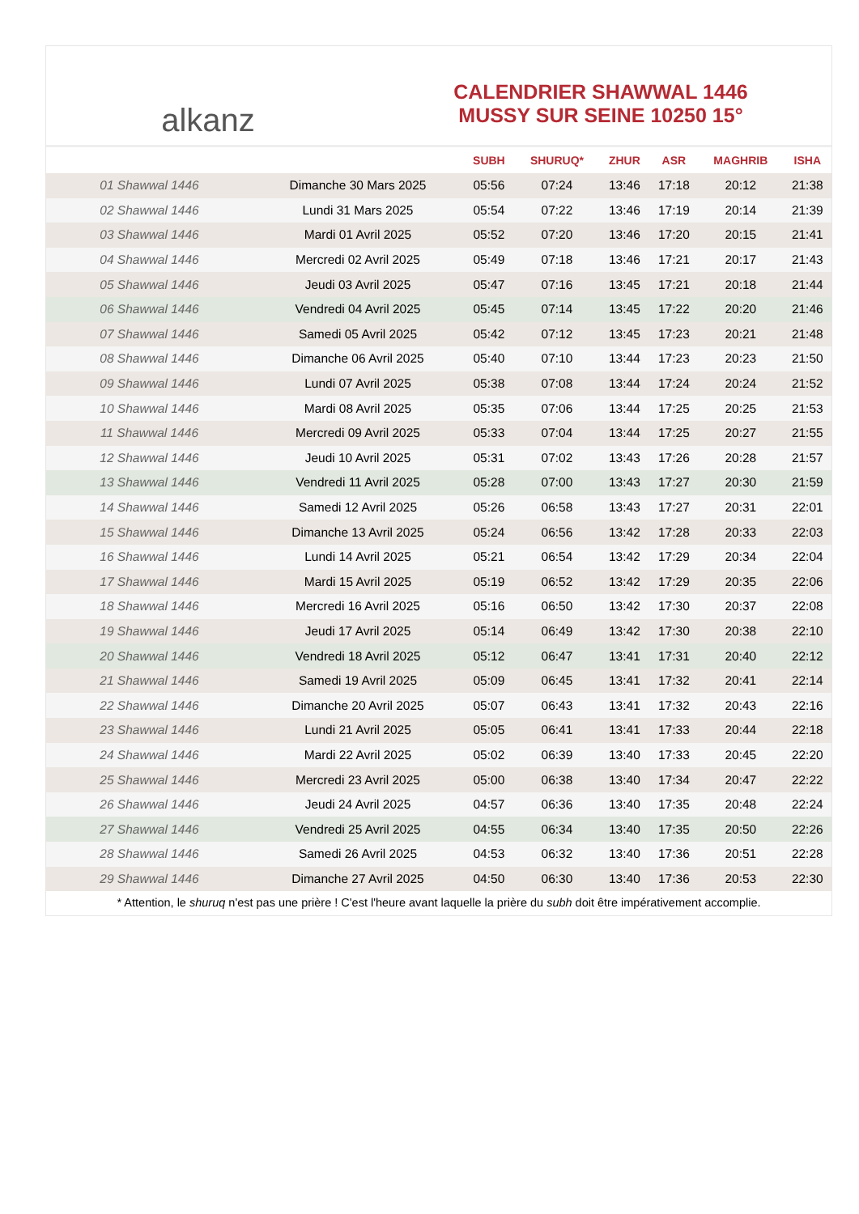alkanz
CALENDRIER SHAWWAL 1446
MUSSY SUR SEINE 10250 15°
| | | SUBH | SHURUQ* | ZHUR | ASR | MAGHRIB | ISHA |
| --- | --- | --- | --- | --- | --- | --- | --- |
| 01 Shawwal 1446 | Dimanche 30 Mars 2025 | 05:56 | 07:24 | 13:46 | 17:18 | 20:12 | 21:38 |
| 02 Shawwal 1446 | Lundi 31 Mars 2025 | 05:54 | 07:22 | 13:46 | 17:19 | 20:14 | 21:39 |
| 03 Shawwal 1446 | Mardi 01 Avril 2025 | 05:52 | 07:20 | 13:46 | 17:20 | 20:15 | 21:41 |
| 04 Shawwal 1446 | Mercredi 02 Avril 2025 | 05:49 | 07:18 | 13:46 | 17:21 | 20:17 | 21:43 |
| 05 Shawwal 1446 | Jeudi 03 Avril 2025 | 05:47 | 07:16 | 13:45 | 17:21 | 20:18 | 21:44 |
| 06 Shawwal 1446 | Vendredi 04 Avril 2025 | 05:45 | 07:14 | 13:45 | 17:22 | 20:20 | 21:46 |
| 07 Shawwal 1446 | Samedi 05 Avril 2025 | 05:42 | 07:12 | 13:45 | 17:23 | 20:21 | 21:48 |
| 08 Shawwal 1446 | Dimanche 06 Avril 2025 | 05:40 | 07:10 | 13:44 | 17:23 | 20:23 | 21:50 |
| 09 Shawwal 1446 | Lundi 07 Avril 2025 | 05:38 | 07:08 | 13:44 | 17:24 | 20:24 | 21:52 |
| 10 Shawwal 1446 | Mardi 08 Avril 2025 | 05:35 | 07:06 | 13:44 | 17:25 | 20:25 | 21:53 |
| 11 Shawwal 1446 | Mercredi 09 Avril 2025 | 05:33 | 07:04 | 13:44 | 17:25 | 20:27 | 21:55 |
| 12 Shawwal 1446 | Jeudi 10 Avril 2025 | 05:31 | 07:02 | 13:43 | 17:26 | 20:28 | 21:57 |
| 13 Shawwal 1446 | Vendredi 11 Avril 2025 | 05:28 | 07:00 | 13:43 | 17:27 | 20:30 | 21:59 |
| 14 Shawwal 1446 | Samedi 12 Avril 2025 | 05:26 | 06:58 | 13:43 | 17:27 | 20:31 | 22:01 |
| 15 Shawwal 1446 | Dimanche 13 Avril 2025 | 05:24 | 06:56 | 13:42 | 17:28 | 20:33 | 22:03 |
| 16 Shawwal 1446 | Lundi 14 Avril 2025 | 05:21 | 06:54 | 13:42 | 17:29 | 20:34 | 22:04 |
| 17 Shawwal 1446 | Mardi 15 Avril 2025 | 05:19 | 06:52 | 13:42 | 17:29 | 20:35 | 22:06 |
| 18 Shawwal 1446 | Mercredi 16 Avril 2025 | 05:16 | 06:50 | 13:42 | 17:30 | 20:37 | 22:08 |
| 19 Shawwal 1446 | Jeudi 17 Avril 2025 | 05:14 | 06:49 | 13:42 | 17:30 | 20:38 | 22:10 |
| 20 Shawwal 1446 | Vendredi 18 Avril 2025 | 05:12 | 06:47 | 13:41 | 17:31 | 20:40 | 22:12 |
| 21 Shawwal 1446 | Samedi 19 Avril 2025 | 05:09 | 06:45 | 13:41 | 17:32 | 20:41 | 22:14 |
| 22 Shawwal 1446 | Dimanche 20 Avril 2025 | 05:07 | 06:43 | 13:41 | 17:32 | 20:43 | 22:16 |
| 23 Shawwal 1446 | Lundi 21 Avril 2025 | 05:05 | 06:41 | 13:41 | 17:33 | 20:44 | 22:18 |
| 24 Shawwal 1446 | Mardi 22 Avril 2025 | 05:02 | 06:39 | 13:40 | 17:33 | 20:45 | 22:20 |
| 25 Shawwal 1446 | Mercredi 23 Avril 2025 | 05:00 | 06:38 | 13:40 | 17:34 | 20:47 | 22:22 |
| 26 Shawwal 1446 | Jeudi 24 Avril 2025 | 04:57 | 06:36 | 13:40 | 17:35 | 20:48 | 22:24 |
| 27 Shawwal 1446 | Vendredi 25 Avril 2025 | 04:55 | 06:34 | 13:40 | 17:35 | 20:50 | 22:26 |
| 28 Shawwal 1446 | Samedi 26 Avril 2025 | 04:53 | 06:32 | 13:40 | 17:36 | 20:51 | 22:28 |
| 29 Shawwal 1446 | Dimanche 27 Avril 2025 | 04:50 | 06:30 | 13:40 | 17:36 | 20:53 | 22:30 |
* Attention, le shuruq n'est pas une prière ! C'est l'heure avant laquelle la prière du subh doit être impérativement accomplie.